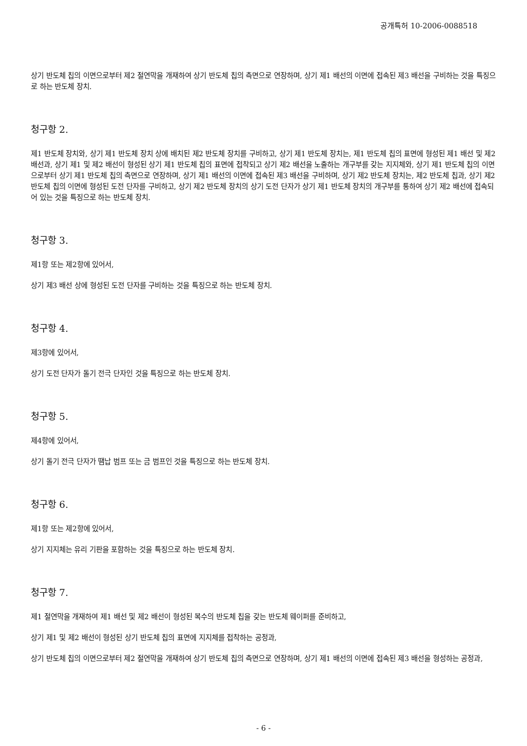공개특허 10-2006-0088518
상기 반도체 칩의 이면으로부터 제2 절연막을 개재하여 상기 반도체 칩의 측면으로 연장하며, 상기 제1 배선의 이면에 접속된 제3 배선을 구비하는 것을 특징으로 하는 반도체 장치.
청구항 2.
제1 반도체 장치와, 상기 제1 반도체 장치 상에 배치된 제2 반도체 장치를 구비하고, 상기 제1 반도체 장치는, 제1 반도체 칩의 표면에 형성된 제1 배선 및 제2 배선과, 상기 제1 및 제2 배선이 형성된 상기 제1 반도체 칩의 표면에 접착되고 상기 제2 배선을 노출하는 개구부를 갖는 지지체와, 상기 제1 반도체 칩의 이면으로부터 상기 제1 반도체 칩의 측면으로 연장하며, 상기 제1 배선의 이면에 접속된 제3 배선을 구비하며, 상기 제2 반도체 장치는, 제2 반도체 칩과, 상기 제2 반도체 칩의 이면에 형성된 도전 단자를 구비하고, 상기 제2 반도체 장치의 상기 도전 단자가 상기 제1 반도체 장치의 개구부를 통하여 상기 제2 배선에 접속되어 있는 것을 특징으로 하는 반도체 장치.
청구항 3.
제1항 또는 제2항에 있어서,
상기 제3 배선 상에 형성된 도전 단자를 구비하는 것을 특징으로 하는 반도체 장치.
청구항 4.
제3항에 있어서,
상기 도전 단자가 돌기 전극 단자인 것을 특징으로 하는 반도체 장치.
청구항 5.
제4항에 있어서,
상기 돌기 전극 단자가 땜납 범프 또는 금 범프인 것을 특징으로 하는 반도체 장치.
청구항 6.
제1항 또는 제2항에 있어서,
상기 지지체는 유리 기판을 포함하는 것을 특징으로 하는 반도체 장치.
청구항 7.
제1 절연막을 개재하여 제1 배선 및 제2 배선이 형성된 복수의 반도체 칩을 갖는 반도체 웨이퍼를 준비하고,
상기 제1 및 제2 배선이 형성된 상기 반도체 칩의 표면에 지지체를 접착하는 공정과,
상기 반도체 칩의 이면으로부터 제2 절연막을 개재하여 상기 반도체 칩의 측면으로 연장하며, 상기 제1 배선의 이면에 접속된 제3 배선을 형성하는 공정과,
- 6 -